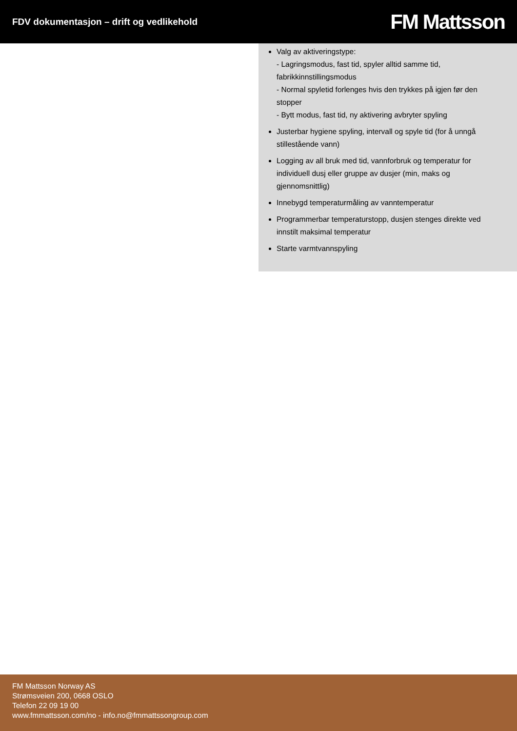FDV dokumentasjon – drift og vedlikehold
FM Mattsson
Valg av aktiveringstype:
- Lagringsmodus, fast tid, spyler alltid samme tid, fabrikkinnstillingsmodus
- Normal spyletid forlenges hvis den trykkes på igjen før den stopper
- Bytt modus, fast tid, ny aktivering avbryter spyling
Justerbar hygiene spyling, intervall og spyle tid (for å unngå stillestående vann)
Logging av all bruk med tid, vannforbruk og temperatur for individuell dusj eller gruppe av dusjer (min, maks og gjennomsnittlig)
Innebygd temperaturmåling av vanntemperatur
Programmerbar temperaturstopp, dusjen stenges direkte ved innstilt maksimal temperatur
Starte varmtvannspyling
FM Mattsson Norway AS
Strømsveien 200, 0668 OSLO
Telefon 22 09 19 00
www.fmmattsson.com/no - info.no@fmmattssongroup.com